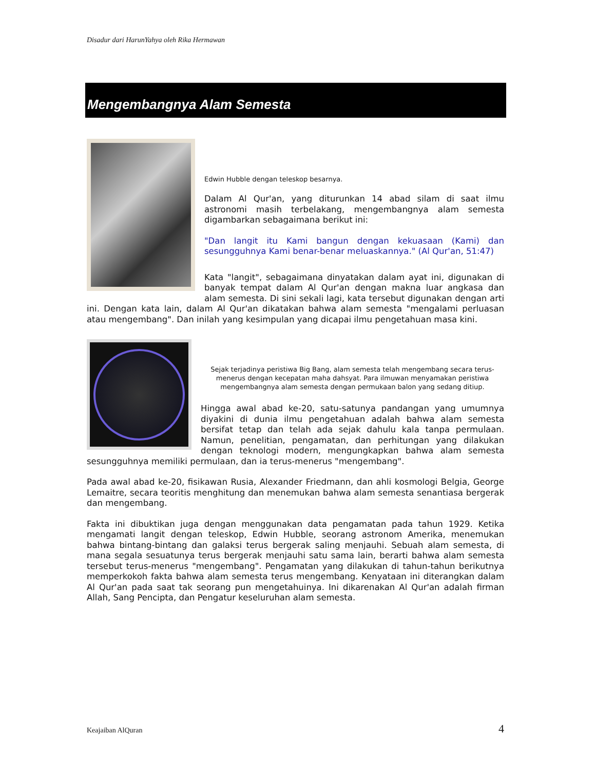Disadur dari HarunYahya oleh Rika Hermawan
Mengembangnya Alam Semesta
Edwin Hubble dengan teleskop besarnya.
Dalam Al Qur'an, yang diturunkan 14 abad silam di saat ilmu astronomi masih terbelakang, mengembangnya alam semesta digambarkan sebagaimana berikut ini:
"Dan langit itu Kami bangun dengan kekuasaan (Kami) dan sesungguhnya Kami benar-benar meluaskannya." (Al Qur'an, 51:47)
Kata "langit", sebagaimana dinyatakan dalam ayat ini, digunakan di banyak tempat dalam Al Qur'an dengan makna luar angkasa dan alam semesta. Di sini sekali lagi, kata tersebut digunakan dengan arti ini. Dengan kata lain, dalam Al Qur'an dikatakan bahwa alam semesta "mengalami perluasan atau mengembang". Dan inilah yang kesimpulan yang dicapai ilmu pengetahuan masa kini.
Sejak terjadinya peristiwa Big Bang, alam semesta telah mengembang secara terus-menerus dengan kecepatan maha dahsyat. Para ilmuwan menyamakan peristiwa mengembangnya alam semesta dengan permukaan balon yang sedang ditiup.
Hingga awal abad ke-20, satu-satunya pandangan yang umumnya diyakini di dunia ilmu pengetahuan adalah bahwa alam semesta bersifat tetap dan telah ada sejak dahulu kala tanpa permulaan. Namun, penelitian, pengamatan, dan perhitungan yang dilakukan dengan teknologi modern, mengungkapkan bahwa alam semesta sesungguhnya memiliki permulaan, dan ia terus-menerus "mengembang".
Pada awal abad ke-20, fisikawan Rusia, Alexander Friedmann, dan ahli kosmologi Belgia, George Lemaitre, secara teoritis menghitung dan menemukan bahwa alam semesta senantiasa bergerak dan mengembang.
Fakta ini dibuktikan juga dengan menggunakan data pengamatan pada tahun 1929. Ketika mengamati langit dengan teleskop, Edwin Hubble, seorang astronom Amerika, menemukan bahwa bintang-bintang dan galaksi terus bergerak saling menjauhi. Sebuah alam semesta, di mana segala sesuatunya terus bergerak menjauhi satu sama lain, berarti bahwa alam semesta tersebut terus-menerus "mengembang". Pengamatan yang dilakukan di tahun-tahun berikutnya memperkokoh fakta bahwa alam semesta terus mengembang. Kenyataan ini diterangkan dalam Al Qur'an pada saat tak seorang pun mengetahuinya. Ini dikarenakan Al Qur'an adalah firman Allah, Sang Pencipta, dan Pengatur keseluruhan alam semesta.
Keajaiban AlQuran 4